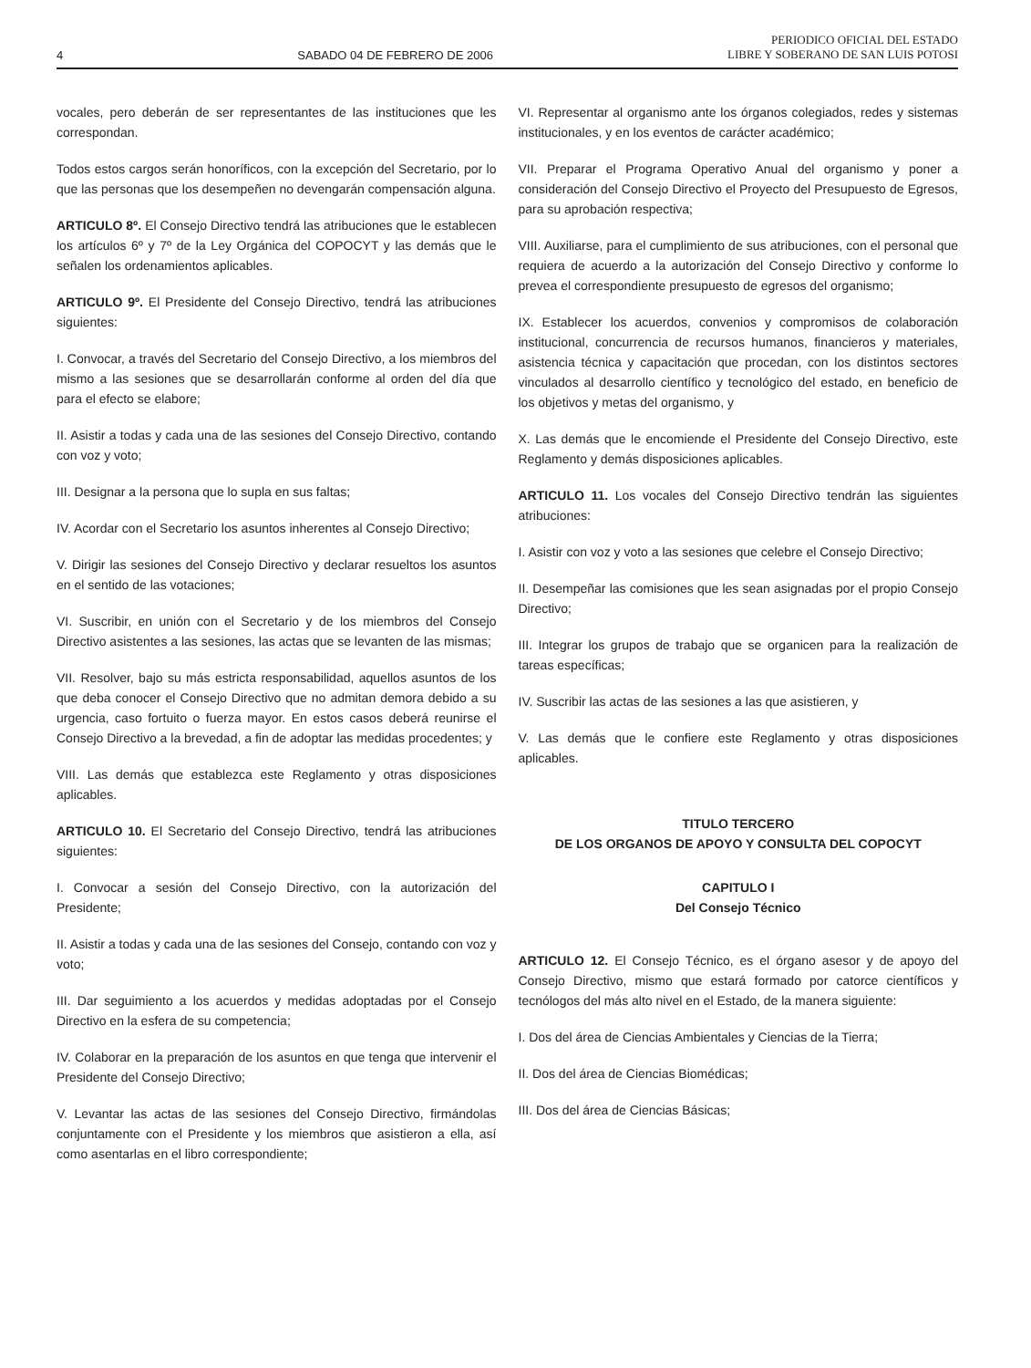4 SABADO 04 DE FEBRERO DE 2006 PERIODICO OFICIAL DEL ESTADO
LIBRE Y SOBERANO DE SAN LUIS POTOSI
vocales, pero deberán de ser representantes de las instituciones que les correspondan.
Todos estos cargos serán honoríficos, con la excepción del Secretario, por lo que las personas que los desempeñen no devengarán compensación alguna.
ARTICULO 8º. El Consejo Directivo tendrá las atribuciones que le establecen los artículos 6º y 7º de la Ley Orgánica del COPOCYT y las demás que le señalen los ordenamientos aplicables.
ARTICULO 9º. El Presidente del Consejo Directivo, tendrá las atribuciones siguientes:
I. Convocar, a través del Secretario del Consejo Directivo, a los miembros del mismo a las sesiones que se desarrollarán conforme al orden del día que para el efecto se elabore;
II. Asistir a todas y cada una de las sesiones del Consejo Directivo, contando con voz y voto;
III. Designar a la persona que lo supla en sus faltas;
IV. Acordar con el Secretario los asuntos inherentes al Consejo Directivo;
V. Dirigir las sesiones del Consejo Directivo y declarar resueltos los asuntos en el sentido de las votaciones;
VI. Suscribir, en unión con el Secretario y de los miembros del Consejo Directivo asistentes a las sesiones, las actas que se levanten de las mismas;
VII. Resolver, bajo su más estricta responsabilidad, aquellos asuntos de los que deba conocer el Consejo Directivo que no admitan demora debido a su urgencia, caso fortuito o fuerza mayor. En estos casos deberá reunirse el Consejo Directivo a la brevedad, a fin de adoptar las medidas procedentes; y
VIII. Las demás que establezca este Reglamento y otras disposiciones aplicables.
ARTICULO 10. El Secretario del Consejo Directivo, tendrá las atribuciones siguientes:
I. Convocar a sesión del Consejo Directivo, con la autorización del Presidente;
II. Asistir a todas y cada una de las sesiones del Consejo, contando con voz y voto;
III. Dar seguimiento a los acuerdos y medidas adoptadas por el Consejo Directivo en la esfera de su competencia;
IV. Colaborar en la preparación de los asuntos en que tenga que intervenir el Presidente del Consejo Directivo;
V. Levantar las actas de las sesiones del Consejo Directivo, firmándolas conjuntamente con el Presidente y los miembros que asistieron a ella, así como asentarlas en el libro correspondiente;
VI. Representar al organismo ante los órganos colegiados, redes y sistemas institucionales, y en los eventos de carácter académico;
VII. Preparar el Programa Operativo Anual del organismo y poner a consideración del Consejo Directivo el Proyecto del Presupuesto de Egresos, para su aprobación respectiva;
VIII. Auxiliarse, para el cumplimiento de sus atribuciones, con el personal que requiera de acuerdo a la autorización del Consejo Directivo y conforme lo prevea el correspondiente presupuesto de egresos del organismo;
IX. Establecer los acuerdos, convenios y compromisos de colaboración institucional, concurrencia de recursos humanos, financieros y materiales, asistencia técnica y capacitación que procedan, con los distintos sectores vinculados al desarrollo científico y tecnológico del estado, en beneficio de los objetivos y metas del organismo, y
X. Las demás que le encomiende el Presidente del Consejo Directivo, este Reglamento y demás disposiciones aplicables.
ARTICULO 11. Los vocales del Consejo Directivo tendrán las siguientes atribuciones:
I. Asistir con voz y voto a las sesiones que celebre el Consejo Directivo;
II. Desempeñar las comisiones que les sean asignadas por el propio Consejo Directivo;
III. Integrar los grupos de trabajo que se organicen para la realización de tareas específicas;
IV. Suscribir las actas de las sesiones a las que asistieren, y
V. Las demás que le confiere este Reglamento y otras disposiciones aplicables.
TITULO TERCERO
DE LOS ORGANOS DE APOYO Y CONSULTA DEL COPOCYT
CAPITULO I
Del Consejo Técnico
ARTICULO 12. El Consejo Técnico, es el órgano asesor y de apoyo del Consejo Directivo, mismo que estará formado por catorce científicos y tecnólogos del más alto nivel en el Estado, de la manera siguiente:
I. Dos del área de Ciencias Ambientales y Ciencias de la Tierra;
II. Dos del área de Ciencias Biomédicas;
III. Dos del área de Ciencias Básicas;